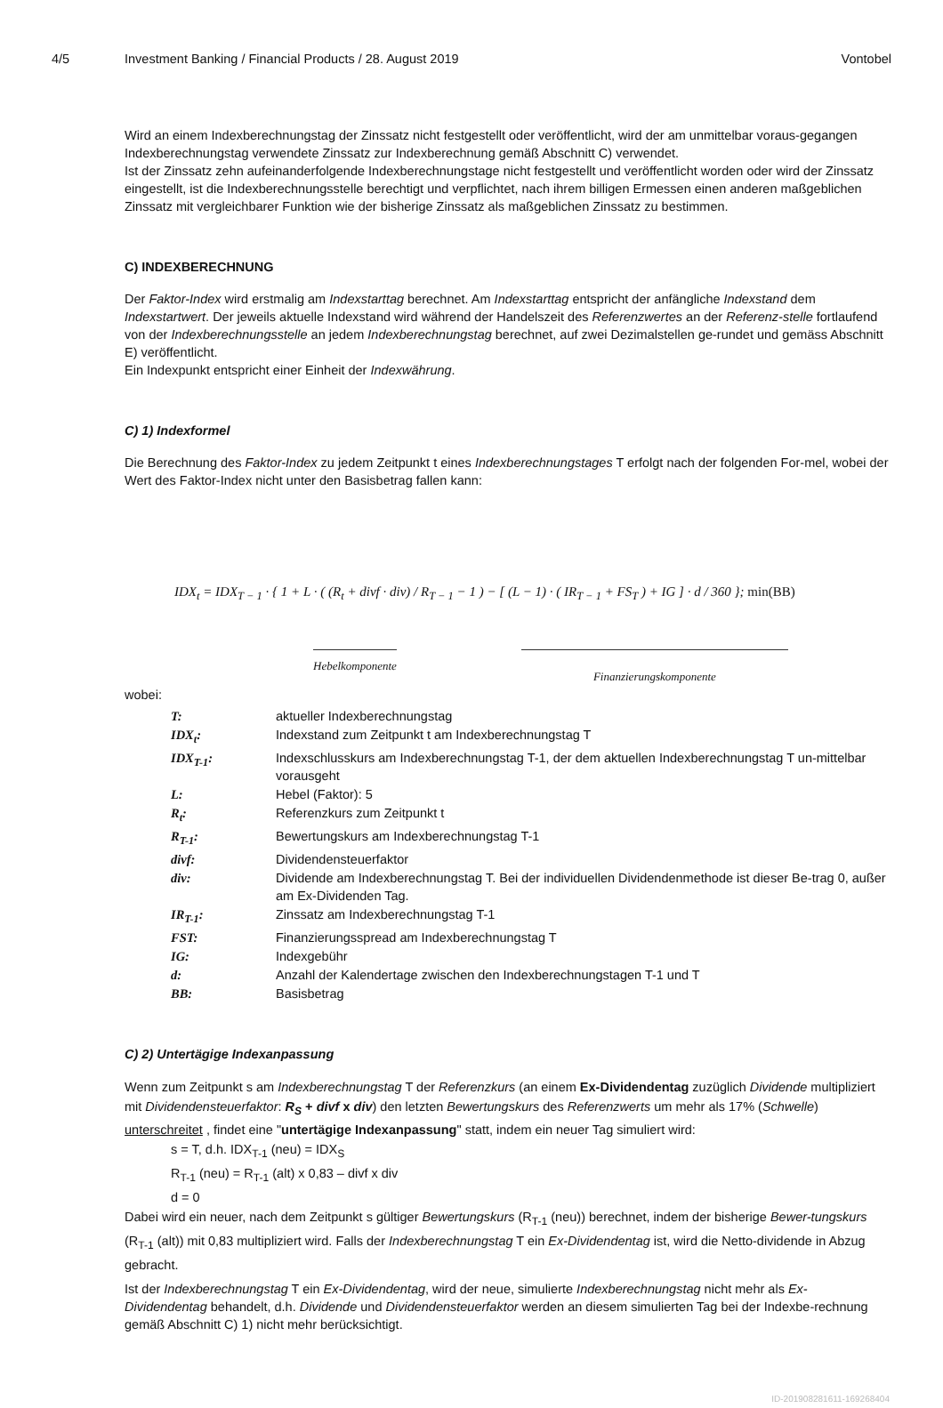4/5 Investment Banking / Financial Products / 28. August 2019 Vontobel
Wird an einem Indexberechnungstag der Zinssatz nicht festgestellt oder veröffentlicht, wird der am unmittelbar voraus-gegangen Indexberechnungstag verwendete Zinssatz zur Indexberechnung gemäß Abschnitt C) verwendet.
Ist der Zinssatz zehn aufeinanderfolgende Indexberechnungstage nicht festgestellt und veröffentlicht worden oder wird der Zinssatz eingestellt, ist die Indexberechnungsstelle berechtigt und verpflichtet, nach ihrem billigen Ermessen einen anderen maßgeblichen Zinssatz mit vergleichbarer Funktion wie der bisherige Zinssatz als maßgeblichen Zinssatz zu bestimmen.
C) INDEXBERECHNUNG
Der Faktor-Index wird erstmalig am Indexstarttag berechnet. Am Indexstarttag entspricht der anfängliche Indexstand dem Indexstartwert. Der jeweils aktuelle Indexstand wird während der Handelszeit des Referenzwertes an der Referenz-stelle fortlaufend von der Indexberechnungsstelle an jedem Indexberechnungstag berechnet, auf zwei Dezimalstellen ge-rundet und gemäss Abschnitt E) veröffentlicht.
Ein Indexpunkt entspricht einer Einheit der Indexwährung.
C) 1) Indexformel
Die Berechnung des Faktor-Index zu jedem Zeitpunkt t eines Indexberechnungstages T erfolgt nach der folgenden For-mel, wobei der Wert des Faktor-Index nicht unter den Basisbetrag fallen kann:
IDX<sub>t</sub> = IDX<sub>T − 1</sub> · { 1 + L · ( (R<sub>t</sub> + divf · div) / R<sub>T − 1</sub> − 1 ) − [ (L − 1) · ( IR<sub>T − 1</sub> + FS<sub>T</sub> ) + IG ] · d / 360 }; min(BB)
Hebelkomponente Finanzierungskomponente
wobei:
T:
aktueller Indexberechnungstag
IDX<sub>t</sub>:
Indexstand zum Zeitpunkt t am Indexberechnungstag T
IDX<sub>T-1</sub>:
Indexschlusskurs am Indexberechnungstag T-1, der dem aktuellen Indexberechnungstag T un-mittelbar vorausgeht
L:
Hebel (Faktor): 5
R<sub>t</sub>:
Referenzkurs zum Zeitpunkt t
R<sub>T-1</sub>:
Bewertungskurs am Indexberechnungstag T-1
divf:
Dividendensteuerfaktor
div:
Dividende am Indexberechnungstag T. Bei der individuellen Dividendenmethode ist dieser Be-trag 0, außer am Ex-Dividenden Tag.
IR<sub>T-1</sub>:
Zinssatz am Indexberechnungstag T-1
FST:
Finanzierungsspread am Indexberechnungstag T
IG:
Indexgebühr
d:
Anzahl der Kalendertage zwischen den Indexberechnungstagen T-1 und T
BB:
Basisbetrag
C) 2) Untertägige Indexanpassung
Wenn zum Zeitpunkt s am Indexberechnungstag T der Referenzkurs (an einem Ex-Dividendentag zuzüglich Dividende multipliziert mit Dividendensteuerfaktor: R<sub>S</sub> + divf x div) den letzten Bewertungskurs des Referenzwerts um mehr als 17% (Schwelle) unterschreitet , findet eine "untertägige Indexanpassung" statt, indem ein neuer Tag simuliert wird:
s = T, d.h. IDX<sub>T-1</sub> (neu) = IDX<sub>S</sub>
R<sub>T-1</sub> (neu) = R<sub>T-1</sub> (alt) x 0,83 – divf x div
d = 0
Dabei wird ein neuer, nach dem Zeitpunkt s gültiger Bewertungskurs (R<sub>T-1</sub> (neu)) berechnet, indem der bisherige Bewer-tungskurs (R<sub>T-1</sub> (alt)) mit 0,83 multipliziert wird. Falls der Indexberechnungstag T ein Ex-Dividendentag ist, wird die Netto-dividende in Abzug gebracht.
Ist der Indexberechnungstag T ein Ex-Dividendentag, wird der neue, simulierte Indexberechnungstag nicht mehr als Ex-Dividendentag behandelt, d.h. Dividende und Dividendensteuerfaktor werden an diesem simulierten Tag bei der Indexbe-rechnung gemäß Abschnitt C) 1) nicht mehr berücksichtigt.
ID-201908281611-169268404